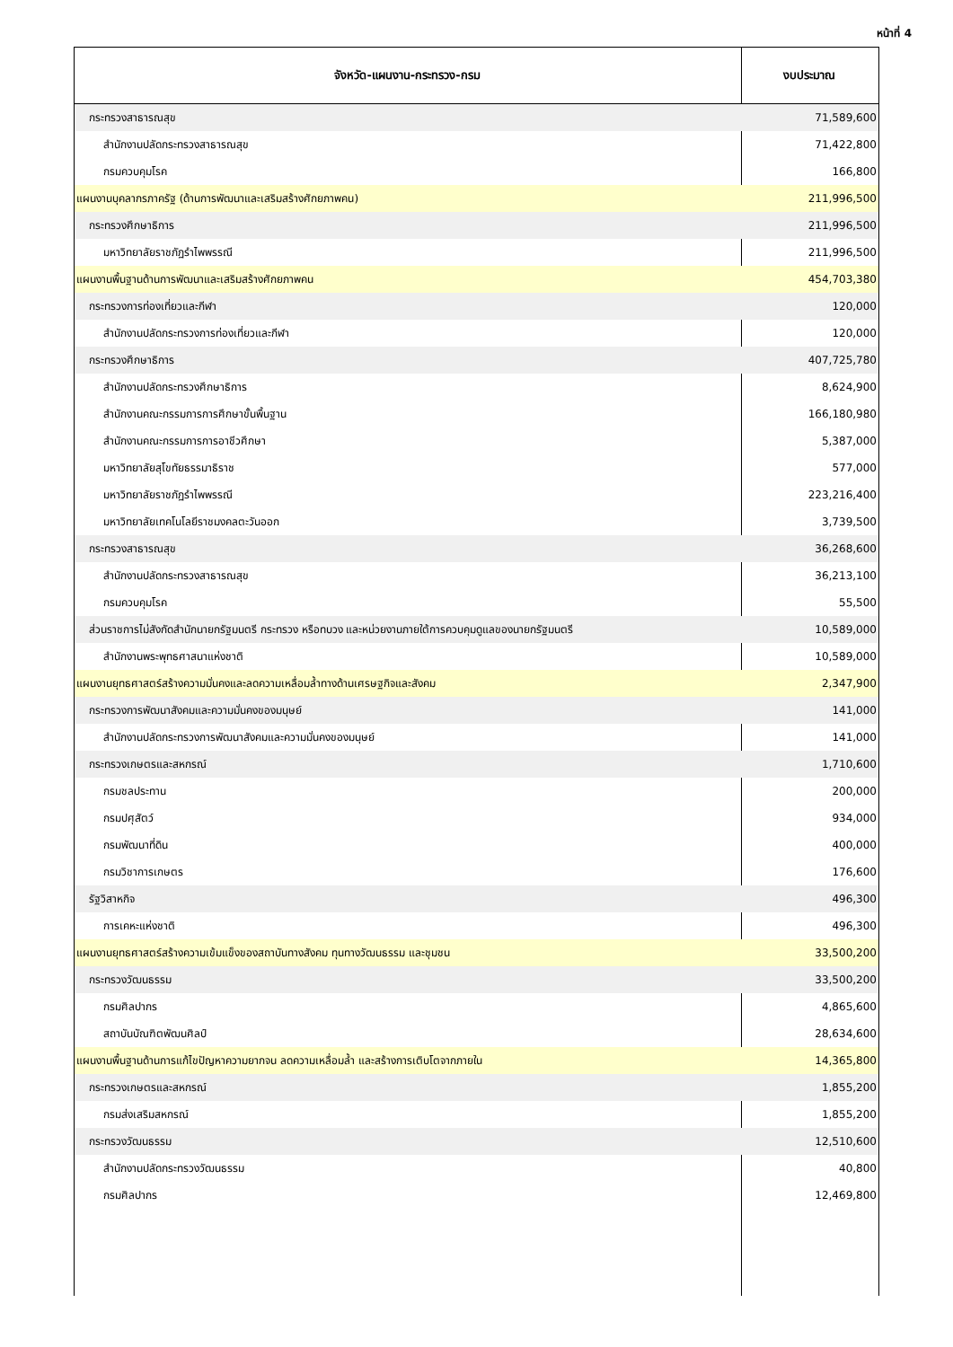หน้าที่ 4
| จังหวัด-แผนงาน-กระทรวง-กรม | งบประมาณ |
| --- | --- |
| กระทรวงสาธารณสุข | 71,589,600 |
| สำนักงานปลัดกระทรวงสาธารณสุข | 71,422,800 |
| กรมควบคุมโรค | 166,800 |
| แผนงานบุคลากรภาครัฐ (ด้านการพัฒนาและเสริมสร้างศักยภาพคน) | 211,996,500 |
| กระทรวงศึกษาธิการ | 211,996,500 |
| มหาวิทยาลัยราชภัฏรำไพพรรณี | 211,996,500 |
| แผนงานพื้นฐานด้านการพัฒนาและเสริมสร้างศักยภาพคน | 454,703,380 |
| กระทรวงการท่องเที่ยวและกีฬา | 120,000 |
| สำนักงานปลัดกระทรวงการท่องเที่ยวและกีฬา | 120,000 |
| กระทรวงศึกษาธิการ | 407,725,780 |
| สำนักงานปลัดกระทรวงศึกษาธิการ | 8,624,900 |
| สำนักงานคณะกรรมการการศึกษาขั้นพื้นฐาน | 166,180,980 |
| สำนักงานคณะกรรมการการอาชีวศึกษา | 5,387,000 |
| มหาวิทยาลัยสุโขทัยธรรมาธิราช | 577,000 |
| มหาวิทยาลัยราชภัฏรำไพพรรณี | 223,216,400 |
| มหาวิทยาลัยเทคโนโลยีราชมงคลตะวันออก | 3,739,500 |
| กระทรวงสาธารณสุข | 36,268,600 |
| สำนักงานปลัดกระทรวงสาธารณสุข | 36,213,100 |
| กรมควบคุมโรค | 55,500 |
| ส่วนราชการไม่สังกัดสำนักนายกรัฐมนตรี กระทรวง หรือทบวง และหน่วยงานภายใต้การควบคุมดูแลของนายกรัฐมนตรี | 10,589,000 |
| สำนักงานพระพุทธศาสนาแห่งชาติ | 10,589,000 |
| แผนงานยุทธศาสตร์สร้างความมั่นคงและลดความเหลื่อมล้ำทางด้านเศรษฐกิจและสังคม | 2,347,900 |
| กระทรวงการพัฒนาสังคมและความมั่นคงของมนุษย์ | 141,000 |
| สำนักงานปลัดกระทรวงการพัฒนาสังคมและความมั่นคงของมนุษย์ | 141,000 |
| กระทรวงเกษตรและสหกรณ์ | 1,710,600 |
| กรมชลประทาน | 200,000 |
| กรมปศุสัตว์ | 934,000 |
| กรมพัฒนาที่ดิน | 400,000 |
| กรมวิชาการเกษตร | 176,600 |
| รัฐวิสาหกิจ | 496,300 |
| การเคหะแห่งชาติ | 496,300 |
| แผนงานยุทธศาสตร์สร้างความเข้มแข็งของสถาบันทางสังคม ทุนทางวัฒนธรรม และชุมชน | 33,500,200 |
| กระทรวงวัฒนธรรม | 33,500,200 |
| กรมศิลปากร | 4,865,600 |
| สถาบันบัณฑิตพัฒนศิลป์ | 28,634,600 |
| แผนงานพื้นฐานด้านการแก้ไขปัญหาความยากจน ลดความเหลื่อมล้ำ และสร้างการเติบโตจากภายใน | 14,365,800 |
| กระทรวงเกษตรและสหกรณ์ | 1,855,200 |
| กรมส่งเสริมสหกรณ์ | 1,855,200 |
| กระทรวงวัฒนธรรม | 12,510,600 |
| สำนักงานปลัดกระทรวงวัฒนธรรม | 40,800 |
| กรมศิลปากร | 12,469,800 |